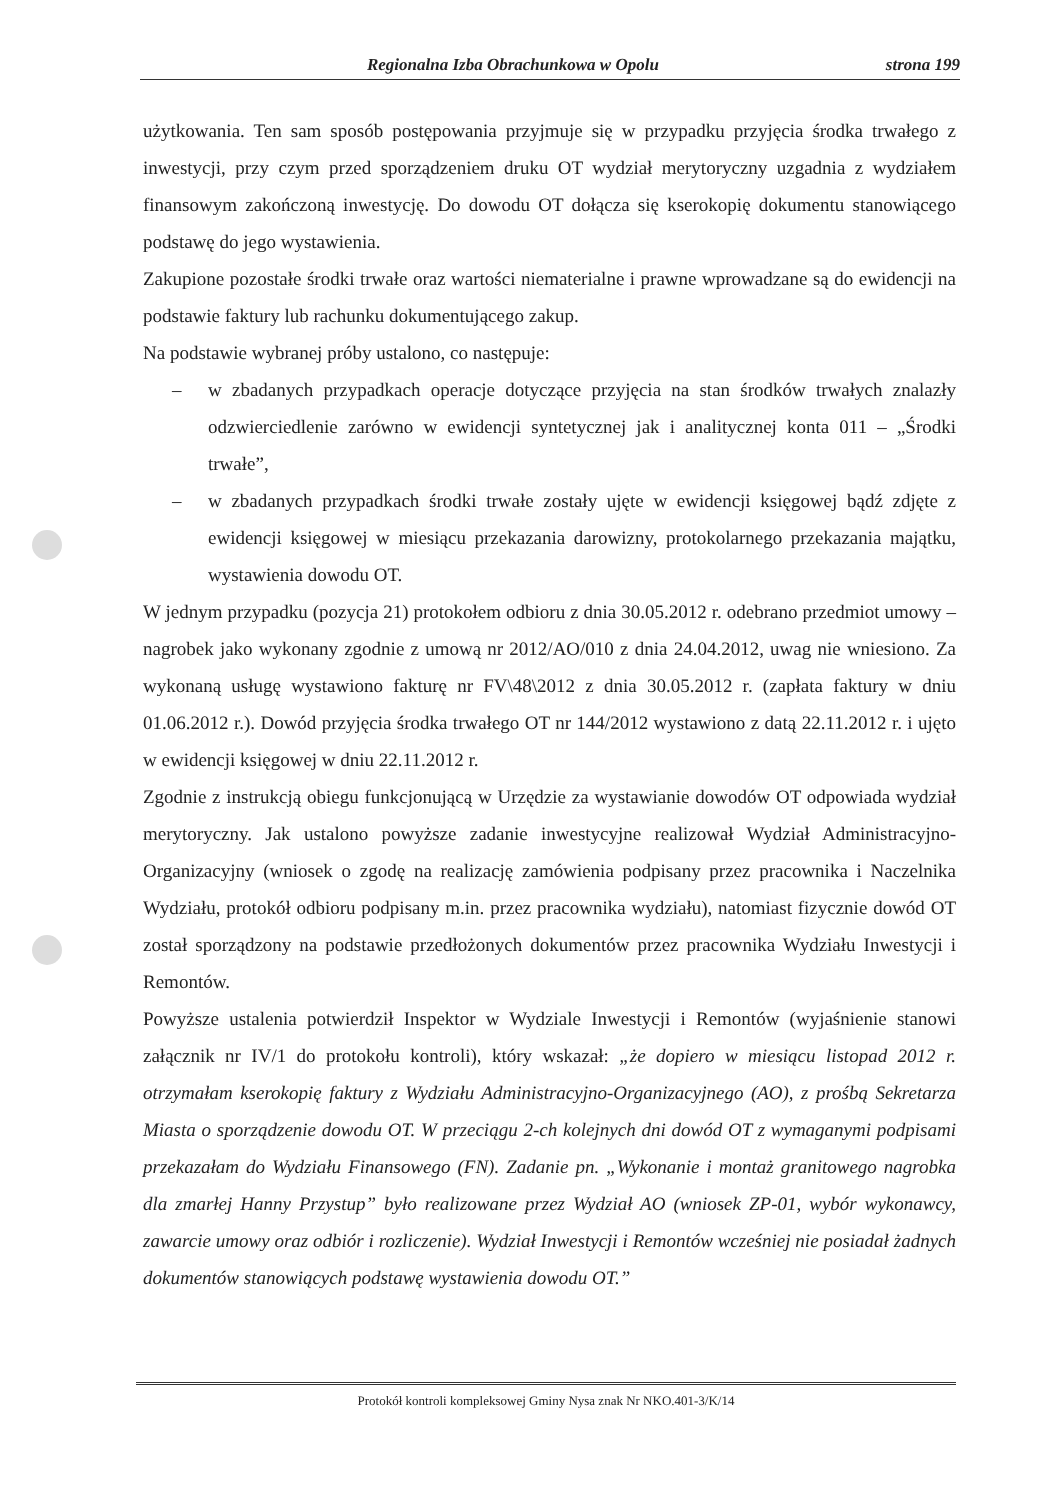Regionalna Izba Obrachunkowa w Opolu strona 199
użytkowania. Ten sam sposób postępowania przyjmuje się w przypadku przyjęcia środka trwałego z inwestycji, przy czym przed sporządzeniem druku OT wydział merytoryczny uzgadnia z wydziałem finansowym zakończoną inwestycję. Do dowodu OT dołącza się kserokopię dokumentu stanowiącego podstawę do jego wystawienia.
Zakupione pozostałe środki trwałe oraz wartości niematerialne i prawne wprowadzane są do ewidencji na podstawie faktury lub rachunku dokumentującego zakup.
Na podstawie wybranej próby ustalono, co następuje:
– w zbadanych przypadkach operacje dotyczące przyjęcia na stan środków trwałych znalazły odzwierciedlenie zarówno w ewidencji syntetycznej jak i analitycznej konta 011 – „Środki trwałe”,
– w zbadanych przypadkach środki trwałe zostały ujęte w ewidencji księgowej bądź zdjęte z ewidencji księgowej w miesiącu przekazania darowizny, protokolarnego przekazania majątku, wystawienia dowodu OT.
W jednym przypadku (pozycja 21) protokołem odbioru z dnia 30.05.2012 r. odebrano przedmiot umowy – nagrobek jako wykonany zgodnie z umową nr 2012/AO/010 z dnia 24.04.2012, uwag nie wniesiono. Za wykonaną usługę wystawiono fakturę nr FV\48\2012 z dnia 30.05.2012 r. (zapłata faktury w dniu 01.06.2012 r.). Dowód przyjęcia środka trwałego OT nr 144/2012 wystawiono z datą 22.11.2012 r. i ujęto w ewidencji księgowej w dniu 22.11.2012 r.
Zgodnie z instrukcją obiegu funkcjonującą w Urzędzie za wystawianie dowodów OT odpowiada wydział merytoryczny. Jak ustalono powyższe zadanie inwestycyjne realizował Wydział Administracyjno-Organizacyjny (wniosek o zgodę na realizację zamówienia podpisany przez pracownika i Naczelnika Wydziału, protokół odbioru podpisany m.in. przez pracownika wydziału), natomiast fizycznie dowód OT został sporządzony na podstawie przedłożonych dokumentów przez pracownika Wydziału Inwestycji i Remontów.
Powyższe ustalenia potwierdził Inspektor w Wydziale Inwestycji i Remontów (wyjaśnienie stanowi załącznik nr IV/1 do protokołu kontroli), który wskazał: „że dopiero w miesiącu listopad 2012 r. otrzymałam kserokopię faktury z Wydziału Administracyjno-Organizacyjnego (AO), z prośbą Sekretarza Miasta o sporządzenie dowodu OT. W przeciągu 2-ch kolejnych dni dowód OT z wymaganymi podpisami przekazałam do Wydziału Finansowego (FN). Zadanie pn. „Wykonanie i montaż granitowego nagrobka dla zmarłej Hanny Przystup” było realizowane przez Wydział AO (wniosek ZP-01, wybór wykonawcy, zawarcie umowy oraz odbiór i rozliczenie). Wydział Inwestycji i Remontów wcześniej nie posiadał żadnych dokumentów stanowiących podstawę wystawienia dowodu OT.”
Protokół kontroli kompleksowej Gminy Nysa znak Nr NKO.401-3/K/14